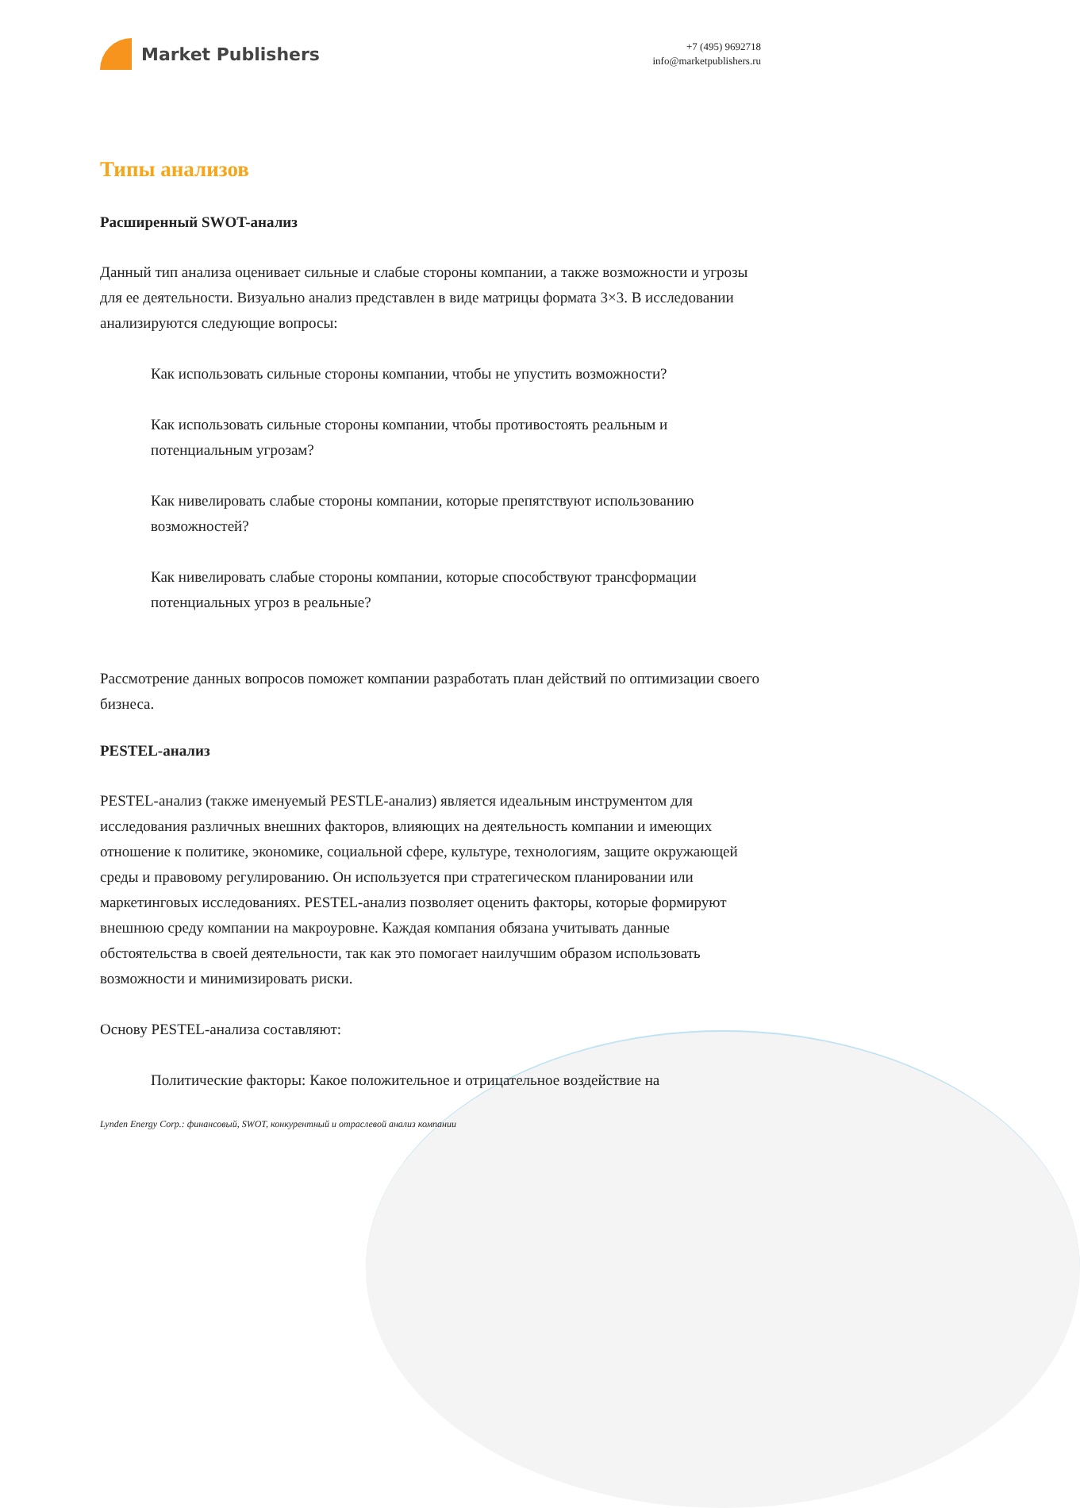Market Publishers
+7 (495) 9692718
info@marketpublishers.ru
Типы анализов
Расширенный SWOT-анализ
Данный тип анализа оценивает сильные и слабые стороны компании, а также возможности и угрозы для ее деятельности. Визуально анализ представлен в виде матрицы формата 3×3. В исследовании анализируются следующие вопросы:
Как использовать сильные стороны компании, чтобы не упустить возможности?
Как использовать сильные стороны компании, чтобы противостоять реальным и потенциальным угрозам?
Как нивелировать слабые стороны компании, которые препятствуют использованию возможностей?
Как нивелировать слабые стороны компании, которые способствуют трансформации потенциальных угроз в реальные?
Рассмотрение данных вопросов поможет компании разработать план действий по оптимизации своего бизнеса.
PESTEL-анализ
PESTEL-анализ (также именуемый PESTLE-анализ) является идеальным инструментом для исследования различных внешних факторов, влияющих на деятельность компании и имеющих отношение к политике, экономике, социальной сфере, культуре, технологиям, защите окружающей среды и правовому регулированию. Он используется при стратегическом планировании или маркетинговых исследованиях. PESTEL-анализ позволяет оценить факторы, которые формируют внешнюю среду компании на макроуровне. Каждая компания обязана учитывать данные обстоятельства в своей деятельности, так как это помогает наилучшим образом использовать возможности и минимизировать риски.
Основу PESTEL-анализа составляют:
Политические факторы: Какое положительное и отрицательное воздействие на
Lynden Energy Corp.: финансовый, SWOT, конкурентный и отраслевой анализ компании